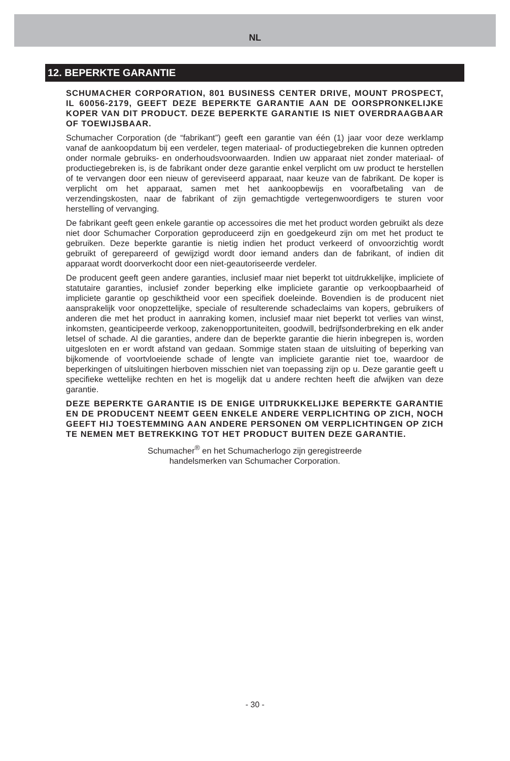NL
12. BEPERKTE GARANTIE
SCHUMACHER CORPORATION, 801 BUSINESS CENTER DRIVE, MOUNT PROSPECT, IL 60056-2179, GEEFT DEZE BEPERKTE GARANTIE AAN DE OORSPRONKELIJKE KOPER VAN DIT PRODUCT. DEZE BEPERKTE GARANTIE IS NIET OVERDRAAGBAAR OF TOEWIJSBAAR.
Schumacher Corporation (de “fabrikant”) geeft een garantie van één (1) jaar voor deze werklamp vanaf de aankoopdatum bij een verdeler, tegen materiaal- of productiegebreken die kunnen optreden onder normale gebruiks- en onderhoudsvoorwaarden. Indien uw apparaat niet zonder materiaal- of productiegebreken is, is de fabrikant onder deze garantie enkel verplicht om uw product te herstellen of te vervangen door een nieuw of gereviseerd apparaat, naar keuze van de fabrikant. De koper is verplicht om het apparaat, samen met het aankoopbewijs en voorafbetaling van de verzendingskosten, naar de fabrikant of zijn gemachtigde vertegenwoordigers te sturen voor herstelling of vervanging.
De fabrikant geeft geen enkele garantie op accessoires die met het product worden gebruikt als deze niet door Schumacher Corporation geproduceerd zijn en goedgekeurd zijn om met het product te gebruiken. Deze beperkte garantie is nietig indien het product verkeerd of onvoorzichtig wordt gebruikt of gerepareerd of gewijzigd wordt door iemand anders dan de fabrikant, of indien dit apparaat wordt doorverkocht door een niet-geautoriseerde verdeler.
De producent geeft geen andere garanties, inclusief maar niet beperkt tot uitdrukkelijke, impliciete of statutaire garanties, inclusief zonder beperking elke impliciete garantie op verkoopbaarheid of impliciete garantie op geschiktheid voor een specifiek doeleinde. Bovendien is de producent niet aansprakelijk voor onopzettelijke, speciale of resulterende schadeclaims van kopers, gebruikers of anderen die met het product in aanraking komen, inclusief maar niet beperkt tot verlies van winst, inkomsten, geanticipeerde verkoop, zakenopportuniteiten, goodwill, bedrijfsonderbreking en elk ander letsel of schade. Al die garanties, andere dan de beperkte garantie die hierin inbegrepen is, worden uitgesloten en er wordt afstand van gedaan. Sommige staten staan de uitsluiting of beperking van bijkomende of voortvloeiende schade of lengte van impliciete garantie niet toe, waardoor de beperkingen of uitsluitingen hierboven misschien niet van toepassing zijn op u. Deze garantie geeft u specifieke wettelijke rechten en het is mogelijk dat u andere rechten heeft die afwijken van deze garantie.
DEZE BEPERKTE GARANTIE IS DE ENIGE UITDRUKKELIJKE BEPERKTE GARANTIE EN DE PRODUCENT NEEMT GEEN ENKELE ANDERE VERPLICHTING OP ZICH, NOCH GEEFT HIJ TOESTEMMING AAN ANDERE PERSONEN OM VERPLICHTINGEN OP ZICH TE NEMEN MET BETREKKING TOT HET PRODUCT BUITEN DEZE GARANTIE.
Schumacher<sup>®</sup> en het Schumacherlogo zijn geregistreerde
handelsmerken van Schumacher Corporation.
- 30 -